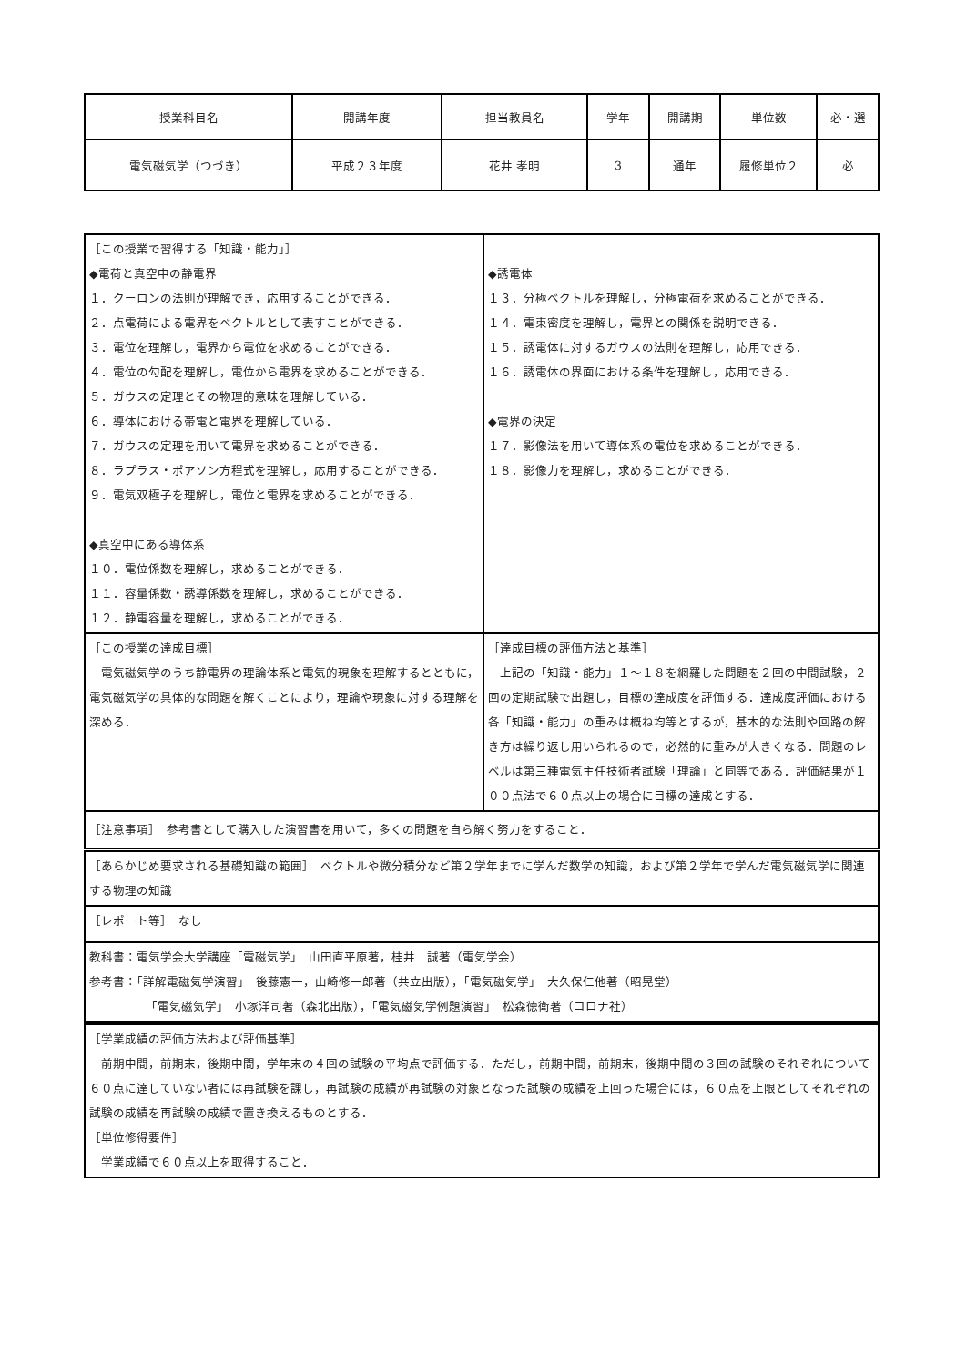| 授業科目名 | 開講年度 | 担当教員名 | 学年 | 開講期 | 単位数 | 必・選 |
| 電気磁気学（つづき） | 平成２３年度 | 花井 孝明 | 3 | 通年 | 履修単位２ | 必 |
| ［この授業で習得する「知識・能力」］ ◆電荷と真空中の静電界 １．クーロンの法則が理解でき，応用することができる． ２．点電荷による電界をベクトルとして表すことができる． ３．電位を理解し，電界から電位を求めることができる． ４．電位の勾配を理解し，電位から電界を求めることができる． ５．ガウスの定理とその物理的意味を理解している． ６．導体における帯電と電界を理解している． ７．ガウスの定理を用いて電界を求めることができる． ８．ラプラス・ポアソン方程式を理解し，応用することができる． ９．電気双極子を理解し，電位と電界を求めることができる． ◆真空中にある導体系 １０．電位係数を理解し，求めることができる． １１．容量係数・誘導係数を理解し，求めることができる． １２．静電容量を理解し，求めることができる． | ◆誘電体 １３．分極ベクトルを理解し，分極電荷を求めることができる． １４．電束密度を理解し，電界との関係を説明できる． １５．誘電体に対するガウスの法則を理解し，応用できる． １６．誘電体の界面における条件を理解し，応用できる． ◆電界の決定 １７．影像法を用いて導体系の電位を求めることができる． １８．影像力を理解し，求めることができる． |
| ［この授業の達成目標］ 電気磁気学のうち静電界の理論体系と電気的現象を理解するとともに，電気磁気学の具体的な問題を解くことにより，理論や現象に対する理解を深める． | ［達成目標の評価方法と基準］ 上記の「知識・能力」１～１８を網羅した問題を２回の中間試験，２回の定期試験で出題し，目標の達成度を評価する．達成度評価における各「知識・能力」の重みは概ね均等とするが，基本的な法則や回路の解き方は繰り返し用いられるので，必然的に重みが大きくなる．問題のレベルは第三種電気主任技術者試験「理論」と同等である．評価結果が１００点法で６０点以上の場合に目標の達成とする． |
| ［注意事項］ 参考書として購入した演習書を用いて，多くの問題を自ら解く努力をすること． | |
| ［あらかじめ要求される基礎知識の範囲］ ベクトルや微分積分など第２学年までに学んだ数学の知識，および第２学年で学んだ電気磁気学に関連する物理の知識 | |
| ［レポート等］ なし | |
| 教科書：電気学会大学講座「電磁気学」 山田直平原著，桂井 誠著（電気学会） 参考書：「詳解電磁気学演習」 後藤憲一，山崎修一郎著（共立出版），「電気磁気学」 大久保仁他著（昭晃堂） 「電気磁気学」 小塚洋司著（森北出版），「電気磁気学例題演習」 松森徳衛著（コロナ社） | |
| ［学業成績の評価方法および評価基準］ 前期中間，前期末，後期中間，学年末の４回の試験の平均点で評価する．ただし，前期中間，前期末，後期中間の３回の試験のそれぞれについて６０点に達していない者には再試験を課し，再試験の成績が再試験の対象となった試験の成績を上回った場合には，６０点を上限としてそれぞれの試験の成績を再試験の成績で置き換えるものとする． ［単位修得要件］ 学業成績で６０点以上を取得すること． | |